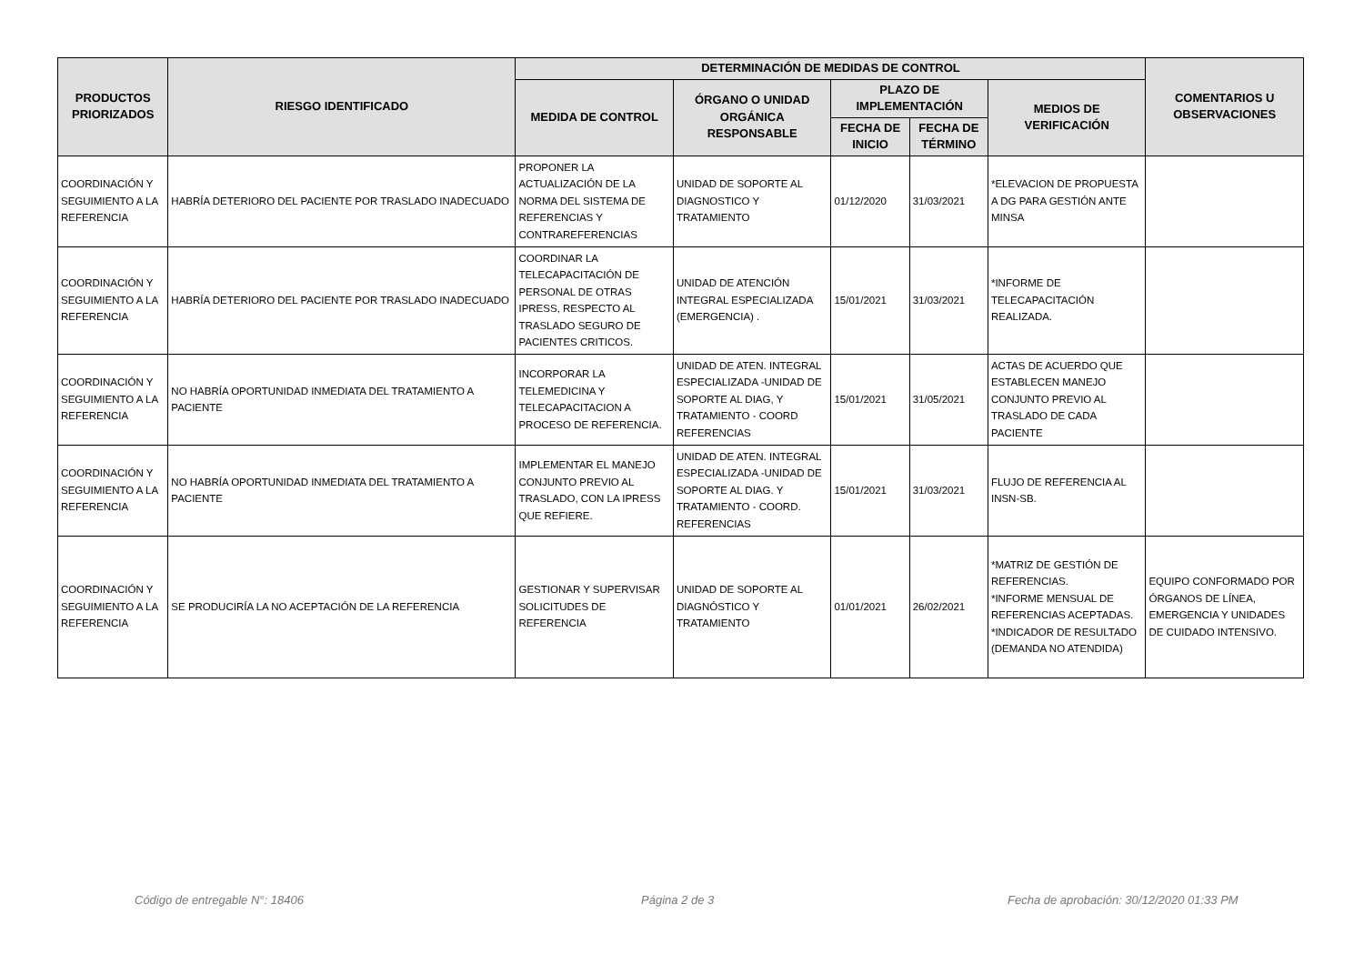| PRODUCTOS PRIORIZADOS | RIESGO IDENTIFICADO | DETERMINACIÓN DE MEDIDAS DE CONTROL | | | | | COMENTARIOS U OBSERVACIONES |
| --- | --- | --- | --- | --- | --- | --- | --- |
| | | MEDIDA DE CONTROL | ÓRGANO O UNIDAD ORGÁNICA RESPONSABLE | PLAZO DE IMPLEMENTACIÓN | | MEDIOS DE VERIFICACIÓN | |
| | | | | FECHA DE INICIO | FECHA DE TÉRMINO | | |
| COORDINACIÓN Y SEGUIMIENTO A LA REFERENCIA | HABRÍA DETERIORO DEL PACIENTE POR TRASLADO INADECUADO | PROPONER LA ACTUALIZACIÓN DE LA NORMA DEL SISTEMA DE REFERENCIAS Y CONTRAREFERENCIAS | UNIDAD DE SOPORTE AL DIAGNOSTICO Y TRATAMIENTO | 01/12/2020 | 31/03/2021 | *ELEVACION DE PROPUESTA A DG PARA GESTIÓN ANTE MINSA | |
| COORDINACIÓN Y SEGUIMIENTO A LA REFERENCIA | HABRÍA DETERIORO DEL PACIENTE POR TRASLADO INADECUADO | COORDINAR LA TELECAPACITACIÓN DE PERSONAL DE OTRAS IPRESS, RESPECTO AL TRASLADO SEGURO DE PACIENTES CRITICOS. | UNIDAD DE ATENCIÓN INTEGRAL ESPECIALIZADA (EMERGENCIA) . | 15/01/2021 | 31/03/2021 | *INFORME DE TELECAPACITACIÓN REALIZADA. | |
| COORDINACIÓN Y SEGUIMIENTO A LA REFERENCIA | NO HABRÍA OPORTUNIDAD INMEDIATA DEL TRATAMIENTO A PACIENTE | INCORPORAR LA TELEMEDICINA Y TELECAPACITACION A PROCESO DE REFERENCIA. | UNIDAD DE ATEN. INTEGRAL ESPECIALIZADA -UNIDAD DE SOPORTE AL DIAG, Y TRATAMIENTO - COORD REFERENCIAS | 15/01/2021 | 31/05/2021 | ACTAS DE ACUERDO QUE ESTABLECEN MANEJO CONJUNTO PREVIO AL TRASLADO DE CADA PACIENTE | |
| COORDINACIÓN Y SEGUIMIENTO A LA REFERENCIA | NO HABRÍA OPORTUNIDAD INMEDIATA DEL TRATAMIENTO A PACIENTE | IMPLEMENTAR EL MANEJO CONJUNTO PREVIO AL TRASLADO, CON LA IPRESS QUE REFIERE. | UNIDAD DE ATEN. INTEGRAL ESPECIALIZADA -UNIDAD DE SOPORTE AL DIAG. Y TRATAMIENTO - COORD. REFERENCIAS | 15/01/2021 | 31/03/2021 | FLUJO DE REFERENCIA AL INSN-SB. | |
| COORDINACIÓN Y SEGUIMIENTO A LA REFERENCIA | SE PRODUCIRÍA LA NO ACEPTACIÓN DE LA REFERENCIA | GESTIONAR Y SUPERVISAR SOLICITUDES DE REFERENCIA | UNIDAD DE SOPORTE AL DIAGNÓSTICO Y TRATAMIENTO | 01/01/2021 | 26/02/2021 | *MATRIZ DE GESTIÓN DE REFERENCIAS. *INFORME MENSUAL DE REFERENCIAS ACEPTADAS. *INDICADOR DE RESULTADO (DEMANDA NO ATENDIDA) | EQUIPO CONFORMADO POR ÓRGANOS DE LÍNEA, EMERGENCIA Y UNIDADES DE CUIDADO INTENSIVO. |
Código de entregable N°: 18406 Página 2 de 3
Fecha de aprobación: 30/12/2020 01:33 PM